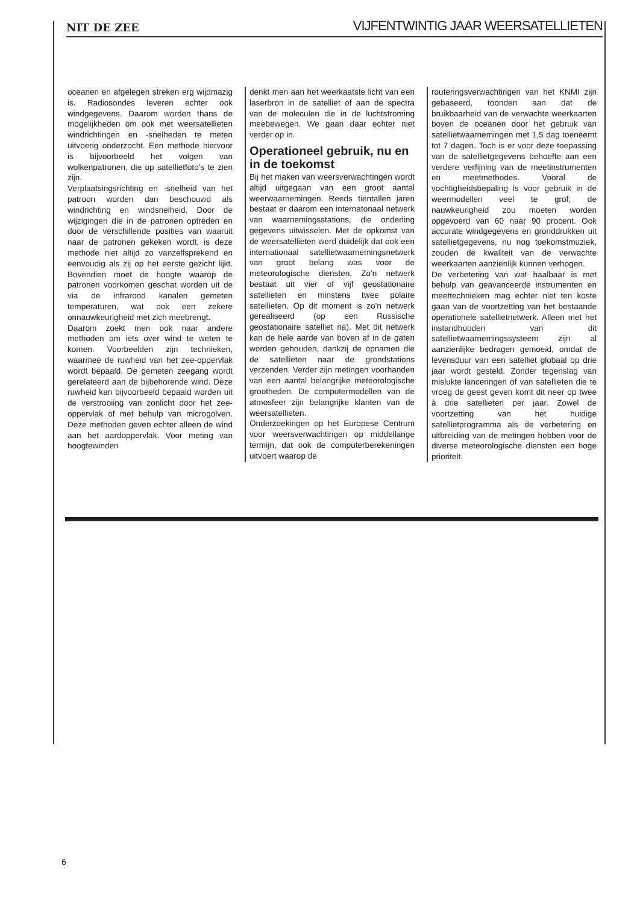NIT DE ZEE VIJFENTWINTIG JAAR WEERSATELLIETEN
oceanen en afgelegen streken erg wijdmazig is. Radiosondes leveren echter ook windgegevens. Daarom worden thans de mogelijkheden om ook met weersatellieten windrichtingen en -snelheden te meten uitvoerig onderzocht. Een methode hiervoor is bijvoorbeeld het volgen van wolkenpatronen, die op satellietfoto's te zien zijn.
Verplaatsingsrichting en -snelheid van het patroon worden dan beschouwd als windrichting en windsnelheid. Door de wijzigingen die in de patronen optreden en door de verschillende posities van waaruit naar de patronen gekeken wordt, is deze methode niet altijd zo vanzelfsprekend en eenvoudig als zij op het eerste gezicht lijkt. Bovendien moet de hoogte waarop de patronen voorkomen geschat worden uit de via de infrarood kanalen gemeten temperaturen, wat ook een zekere onnauwkeurigheid met zich meebrengt.
Daarom zoekt men ook naar andere methoden om iets over wind te weten te komen. Voorbeelden zijn technieken, waarmee de ruwheid van het zee-oppervlak wordt bepaald. De gemeten zeegang wordt gerelateerd aan de bijbehorende wind. Deze ruwheid kan bijvoorbeeld bepaald worden uit de verstrooiing van zonlicht door het zee-oppervlak of met behulp van microgolven. Deze methoden geven echter alleen de wind aan het aardoppervlak. Voor meting van hoogtewinden
denkt men aan het weerkaatste licht van een laserbron in de satelliet of aan de spectra van de moleculen die in de luchtstroming meebewegen. We gaan daar echter niet verder op in.
Operationeel gebruik, nu en in de toekomst
Bij het maken van weersverwachtingen wordt altijd uitgegaan van een groot aantal weerwaarnemingen. Reeds tientallen jaren bestaat er daarom een internatonaal netwerk van waarnemingsstations, die onderling gegevens uitwisselen. Met de opkomst van de weersatellieten werd duidelijk dat ook een internationaal satellietwaarnemingsnetwerk van groot belang was voor de meteorologische diensten. Zo'n netwerk bestaat uit vier of vijf geostationaire satellieten en minstens twee polaire satellieten. Op dit moment is zo'n netwerk gerealiseerd (op een Russische geostationaire satelliet na). Met dit netwerk kan de hele aarde van boven af in de gaten worden gehouden, dankzij de opnamen die de satellieten naar de grondstations verzenden. Verder zijn metingen voorhanden van een aantal belangrijke meteorologische grootheden. De computermodellen van de atmosfeer zijn belangrijke klanten van de weersatellieten.
Onderzoekingen op het Europese Centrum voor weersverwachtingen op middellange termijn, dat ook de computerberekeningen uitvoert waarop de
routeringsverwachtingen van het KNMI zijn gebaseerd, toonden aan dat de bruikbaarheid van de verwachte weerkaarten boven de oceanen door het gebruik van satellietwaarnemingen met 1,5 dag toeneemt tot 7 dagen. Toch is er voor deze toepassing van de satellietgegevens behoefte aan een verdere verfijning van de meetinstrumenten en meetmethodes. Vooral de vochtigheidsbepaling is voor gebruik in de weermodellen veel te grof; de nauwkeurigheid zou moeten worden opgevoerd van 60 naar 90 procent. Ook accurate windgegevens en grond­drukken uit satellietgegevens, nu nog toekomstmuziek, zouden de kwaliteit van de verwachte weerkaarten aanzienlijk kunnen verhogen.
De verbetering van wat haalbaar is met behulp van geavanceerde instrumenten en meettechnieken mag echter niet ten koste gaan van de voortzetting van het bestaande operationele satellietnetwerk. Alleen met het instandhouden van dit satellietwaarnemingssysteem zijn al aanzienlijke bedragen gemoeid, omdat de levensduur van een satelliet globaal op drie jaar wordt gesteld. Zonder tegenslag van mislukte lanceringen of van satellieten die te vroeg de geest geven komt dit neer op twee à drie satellieten per jaar. Zowel de voortzetting van het huidige satellietprogramma als de verbetering en uitbreiding van de metingen hebben voor de diverse meteorologische diensten een hoge prioriteit.
6